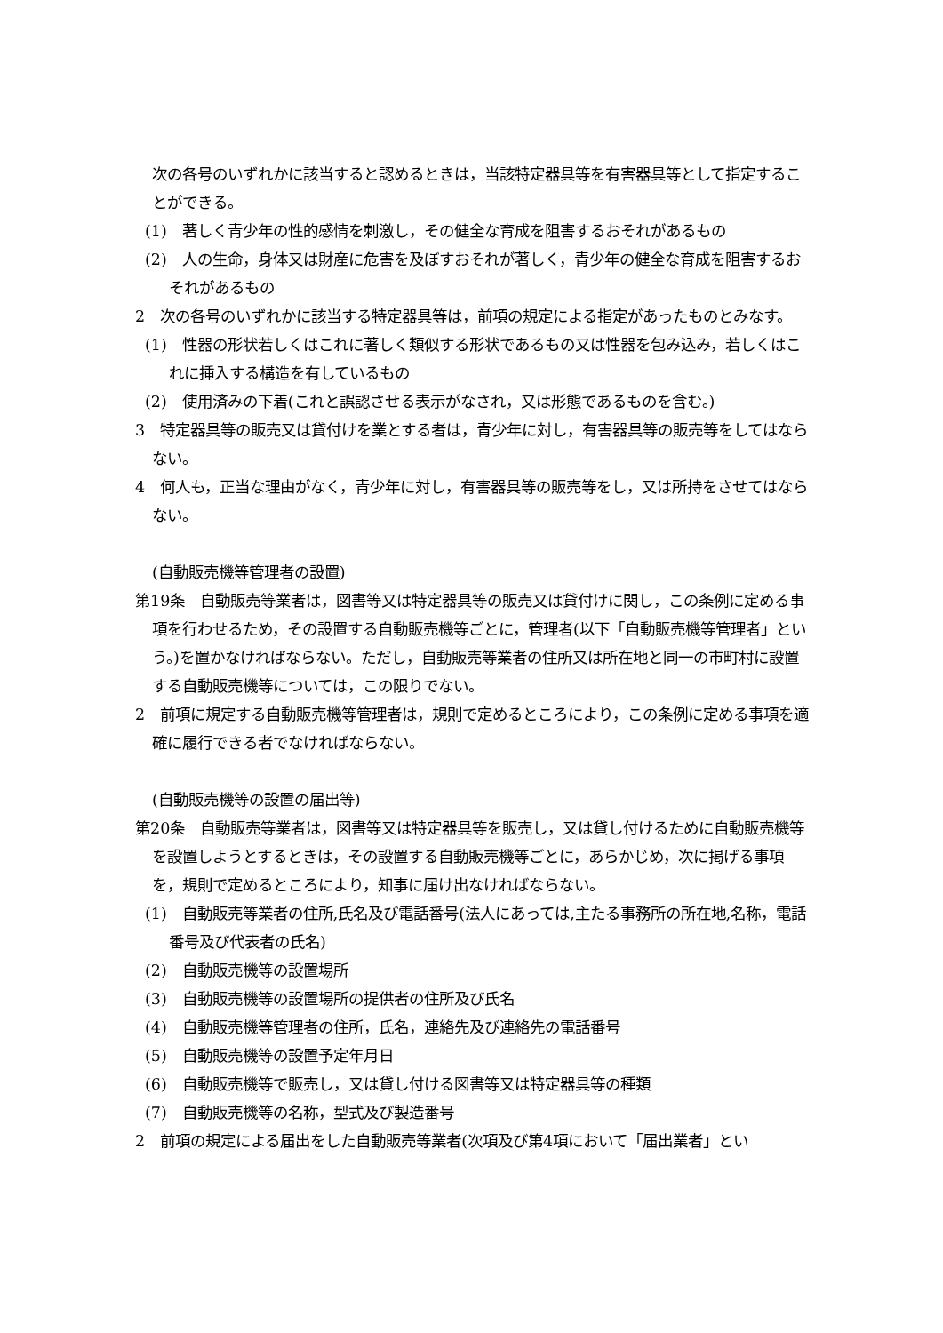次の各号のいずれかに該当すると認めるときは，当該特定器具等を有害器具等として指定することができる。
(1)　著しく青少年の性的感情を刺激し，その健全な育成を阻害するおそれがあるもの
(2)　人の生命，身体又は財産に危害を及ぼすおそれが著しく，青少年の健全な育成を阻害するおそれがあるもの
2　次の各号のいずれかに該当する特定器具等は，前項の規定による指定があったものとみなす。
(1)　性器の形状若しくはこれに著しく類似する形状であるもの又は性器を包み込み，若しくはこれに挿入する構造を有しているもの
(2)　使用済みの下着(これと誤認させる表示がなされ，又は形態であるものを含む。)
3　特定器具等の販売又は貸付けを業とする者は，青少年に対し，有害器具等の販売等をしてはならない。
4　何人も，正当な理由がなく，青少年に対し，有害器具等の販売等をし，又は所持をさせてはならない。
(自動販売機等管理者の設置)
第19条　自動販売等業者は，図書等又は特定器具等の販売又は貸付けに関し，この条例に定める事項を行わせるため，その設置する自動販売機等ごとに，管理者(以下「自動販売機等管理者」という。)を置かなければならない。ただし，自動販売等業者の住所又は所在地と同一の市町村に設置する自動販売機等については，この限りでない。
2　前項に規定する自動販売機等管理者は，規則で定めるところにより，この条例に定める事項を適確に履行できる者でなければならない。
(自動販売機等の設置の届出等)
第20条　自動販売等業者は，図書等又は特定器具等を販売し，又は貸し付けるために自動販売機等を設置しようとするときは，その設置する自動販売機等ごとに，あらかじめ，次に掲げる事項を，規則で定めるところにより，知事に届け出なければならない。
(1)　自動販売等業者の住所,氏名及び電話番号(法人にあっては,主たる事務所の所在地,名称，電話番号及び代表者の氏名)
(2)　自動販売機等の設置場所
(3)　自動販売機等の設置場所の提供者の住所及び氏名
(4)　自動販売機等管理者の住所，氏名，連絡先及び連絡先の電話番号
(5)　自動販売機等の設置予定年月日
(6)　自動販売機等で販売し，又は貸し付ける図書等又は特定器具等の種類
(7)　自動販売機等の名称，型式及び製造番号
2　前項の規定による届出をした自動販売等業者(次項及び第4項において「届出業者」とい